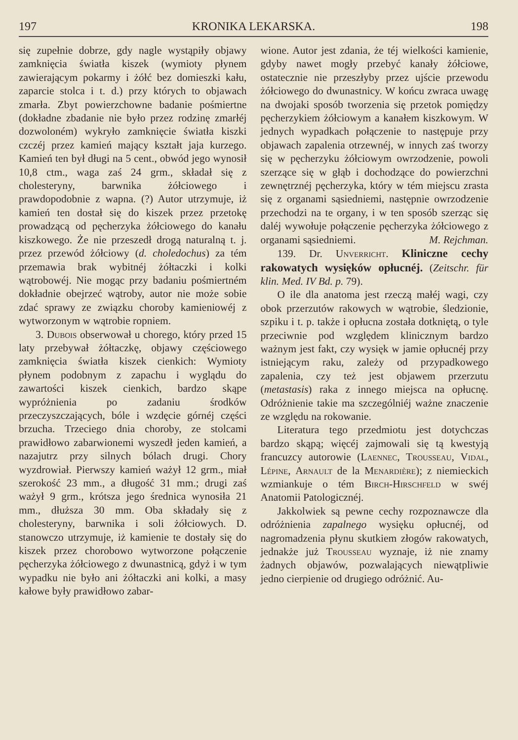197 KRONIKA LEKARSKA. 198
się zupełnie dobrze, gdy nagle wystąpiły objawy zamknięcia światła kiszek (wymioty płynem zawierającym pokarmy i żółć bez domieszki kału, zaparcie stolca i t. d.) przy których to objawach zmarła. Zbyt powierzchowne badanie pośmiertne (dokładne zbadanie nie było przez rodzinę zmarłéj dozwoloném) wykryło zamknięcie światła kiszki czczéj przez kamień mający kształt jaja kurzego. Kamień ten był długi na 5 cent., obwód jego wynosił 10,8 ctm., waga zaś 24 grm., składał się z cholesteryny, barwnika żółciowego i prawdopodobnie z wapna. (?) Autor utrzymuje, iż kamień ten dostał się do kiszek przez przetokę prowadzącą od pęcherzyka żółciowego do kanału kiszkowego. Że nie przeszedł drogą naturalną t. j. przez przewód żółciowy (d. choledochus) za tém przemawia brak wybitnéj żółtaczki i kolki wątrobowéj. Nie mogąc przy badaniu pośmiertném dokładnie obejrzeć wątroby, autor nie może sobie zdać sprawy ze związku choroby kamieniowéj z wytworzonym w wątrobie ropniem.
3. Dubois obserwował u chorego, który przed 15 laty przebywał żółtaczkę, objawy częściowego zamknięcia światła kiszek cienkich: Wymioty płynem podobnym z zapachu i wyglądu do zawartości kiszek cienkich, bardzo skąpe wypróżnienia po zadaniu środków przeczyszczających, bóle i wzdęcie górnéj części brzucha. Trzeciego dnia choroby, ze stolcami prawidłowo zabarwionemi wyszedł jeden kamień, a nazajutrz przy silnych bólach drugi. Chory wyzdrowiał. Pierwszy kamień ważył 12 grm., miał szerokość 23 mm., a długość 31 mm.; drugi zaś ważył 9 grm., krótsza jego średnica wynosiła 21 mm., dłuższa 30 mm. Oba składały się z cholesteryny, barwnika i soli żółciowych. D. stanowczo utrzymuje, iż kamienie te dostały się do kiszek przez chorobowo wytworzone połączenie pęcherzyka żółciowego z dwunastnicą, gdyż i w tym wypadku nie było ani żółtaczki ani kolki, a masy kałowe były prawidłowo zabar-
wione. Autor jest zdania, że téj wielkości kamienie, gdyby nawet mogły przebyć kanały żółciowe, ostatecznie nie przeszłyby przez ujście przewodu żółciowego do dwunastnicy. W końcu zwraca uwagę na dwojaki sposób tworzenia się przetok pomiędzy pęcherzykiem żółciowym a kanałem kiszkowym. W jednych wypadkach połączenie to następuje przy objawach zapalenia otrzewnéj, w innych zaś tworzy się w pęcherzyku żółciowym owrzodzenie, powoli szerzące się w głąb i dochodzące do powierzchni zewnętrznéj pęcherzyka, który w tém miejscu zrasta się z organami sąsiedniemi, następnie owrzodzenie przechodzi na te organy, i w ten sposób szerząc się daléj wywołuje połączenie pęcherzyka żółciowego z organami sąsiedniemi. M. Rejchman.
139. Dr. Unverricht. Kliniczne cechy rakowatych wysięków opłucnéj. (Zeitschr. für klin. Med. IV Bd. p. 79).
O ile dla anatoma jest rzeczą małéj wagi, czy obok przerzutów rakowych w wątrobie, śledzionie, szpiku i t. p. także i opłucna została dotkniętą, o tyle przeciwnie pod względem klinicznym bardzo ważnym jest fakt, czy wysięk w jamie opłucnéj przy istniejącym raku, zależy od przypadkowego zapalenia, czy też jest objawem przerzutu (metastasis) raka z innego miejsca na opłucnę. Odróżnienie takie ma szczególniéj ważne znaczenie ze względu na rokowanie.
Literatura tego przedmiotu jest dotychczas bardzo skąpą; więcéj zajmowali się tą kwestyją francuzcy autorowie (Laennec, Trousseau, Vidal, Lépine, Arnault de la Menardière); z niemieckich wzmiankuje o tém Birch-Hirschfeld w swéj Anatomii Patologicznéj.
Jakkolwiek są pewne cechy rozpoznawcze dla odróżnienia zapalnego wysięku opłucnéj, od nagromadzenia płynu skutkiem złogów rakowatych, jednakże już Trousseau wyznaje, iż nie znamy żadnych objawów, pozwalających niewątpliwie jedno cierpienie od drugiego odróżnić. Au-